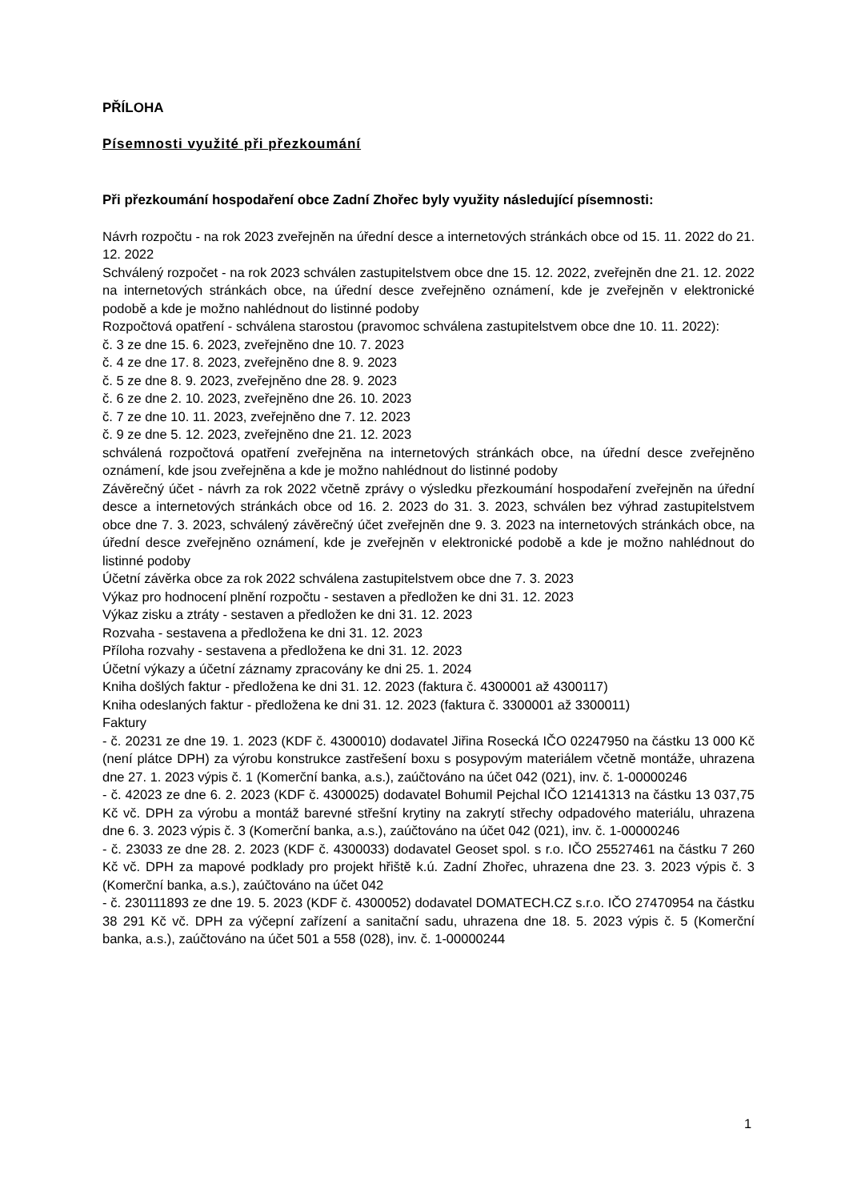PŘÍLOHA
Písemnosti využité při přezkoumání
Při přezkoumání hospodaření obce Zadní Zhořec byly využity následující písemnosti:
Návrh rozpočtu - na rok 2023 zveřejněn na úřední desce a internetových stránkách obce od 15. 11. 2022 do 21. 12. 2022
Schválený rozpočet - na rok 2023 schválen zastupitelstvem obce dne 15. 12. 2022, zveřejněn dne 21. 12. 2022 na internetových stránkách obce, na úřední desce zveřejněno oznámení, kde je zveřejněn v elektronické podobě a kde je možno nahlédnout do listinné podoby
Rozpočtová opatření - schválena starostou (pravomoc schválena zastupitelstvem obce dne 10. 11. 2022):
č. 3 ze dne 15. 6. 2023, zveřejněno dne 10. 7. 2023
č. 4 ze dne 17. 8. 2023, zveřejněno dne 8. 9. 2023
č. 5 ze dne 8. 9. 2023, zveřejněno dne 28. 9. 2023
č. 6 ze dne 2. 10. 2023, zveřejněno dne 26. 10. 2023
č. 7 ze dne 10. 11. 2023, zveřejněno dne 7. 12. 2023
č. 9 ze dne 5. 12. 2023, zveřejněno dne 21. 12. 2023
schválená rozpočtová opatření zveřejněna na internetových stránkách obce, na úřední desce zveřejněno oznámení, kde jsou zveřejněna a kde je možno nahlédnout do listinné podoby
Závěrečný účet - návrh za rok 2022 včetně zprávy o výsledku přezkoumání hospodaření zveřejněn na úřední desce a internetových stránkách obce od 16. 2. 2023 do 31. 3. 2023, schválen bez výhrad zastupitelstvem obce dne 7. 3. 2023, schválený závěrečný účet zveřejněn dne 9. 3. 2023 na internetových stránkách obce, na úřední desce zveřejněno oznámení, kde je zveřejněn v elektronické podobě a kde je možno nahlédnout do listinné podoby
Účetní závěrka obce za rok 2022 schválena zastupitelstvem obce dne 7. 3. 2023
Výkaz pro hodnocení plnění rozpočtu - sestaven a předložen ke dni 31. 12. 2023
Výkaz zisku a ztráty - sestaven a předložen ke dni 31. 12. 2023
Rozvaha - sestavena a předložena ke dni 31. 12. 2023
Příloha rozvahy - sestavena a předložena ke dni 31. 12. 2023
Účetní výkazy a účetní záznamy zpracovány ke dni 25. 1. 2024
Kniha došlých faktur - předložena ke dni 31. 12. 2023 (faktura č. 4300001 až 4300117)
Kniha odeslaných faktur - předložena ke dni 31. 12. 2023 (faktura č. 3300001 až 3300011)
Faktury
- č. 20231 ze dne 19. 1. 2023 (KDF č. 4300010) dodavatel Jiřina Rosecká IČO 02247950 na částku 13 000 Kč (není plátce DPH) za výrobu konstrukce zastřešení boxu s posypovým materiálem včetně montáže, uhrazena dne 27. 1. 2023 výpis č. 1 (Komerční banka, a.s.), zaúčtováno na účet 042 (021), inv. č. 1-00000246
- č. 42023 ze dne 6. 2. 2023 (KDF č. 4300025) dodavatel Bohumil Pejchal IČO 12141313 na částku 13 037,75 Kč vč. DPH za výrobu a montáž barevné střešní krytiny na zakrytí střechy odpadového materiálu, uhrazena dne 6. 3. 2023 výpis č. 3 (Komerční banka, a.s.), zaúčtováno na účet 042 (021), inv. č. 1-00000246
- č. 23033 ze dne 28. 2. 2023 (KDF č. 4300033) dodavatel Geoset spol. s r.o. IČO 25527461 na částku 7 260 Kč vč. DPH za mapové podklady pro projekt hřiště k.ú. Zadní Zhořec, uhrazena dne 23. 3. 2023 výpis č. 3 (Komerční banka, a.s.), zaúčtováno na účet 042
- č. 230111893 ze dne 19. 5. 2023 (KDF č. 4300052) dodavatel DOMATECH.CZ s.r.o. IČO 27470954 na částku 38 291 Kč vč. DPH za výčepní zařízení a sanitační sadu, uhrazena dne 18. 5. 2023 výpis č. 5 (Komerční banka, a.s.), zaúčtováno na účet 501 a 558 (028), inv. č. 1-00000244
1